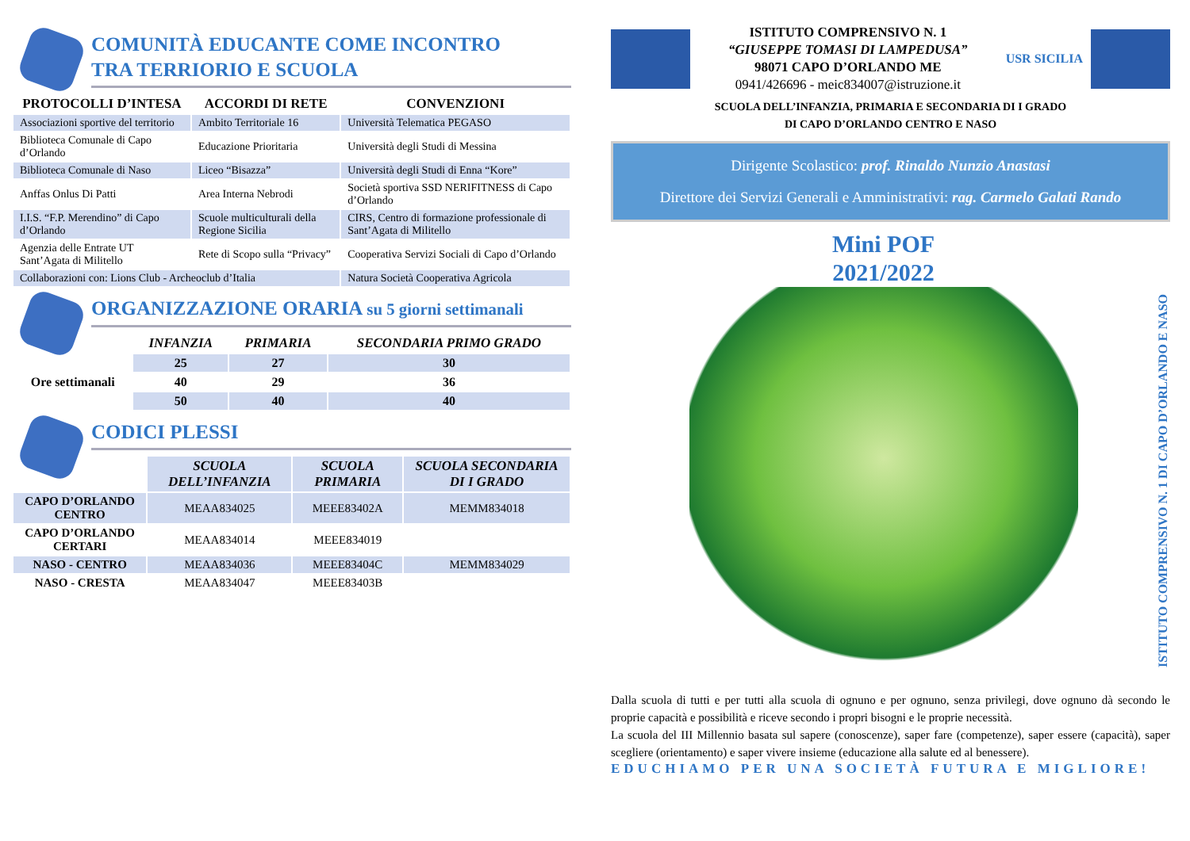COMUNITÀ EDUCANTE COME INCONTRO
TRA TERRIORIO E SCUOLA
| PROTOCOLLI D’INTESA | ACCORDI DI RETE | CONVENZIONI |
| --- | --- | --- |
| Associazioni sportive del territorio | Ambito Territoriale 16 | Università Telematica PEGASO |
| Biblioteca Comunale di Capo d’Orlando | Educazione Prioritaria | Università degli Studi di Messina |
| Biblioteca Comunale di Naso | Liceo “Bisazza” | Università degli Studi di Enna “Kore” |
| Anffas Onlus Di Patti | Area Interna Nebrodi | Società sportiva SSD NERIFITNESS di Capo d’Orlando |
| I.I.S. “F.P. Merendino” di Capo d’Orlando | Scuole multiculturali della Regione Sicilia | CIRS, Centro di formazione professionale di Sant’Agata di Militello |
| Agenzia delle Entrate UT Sant’Agata di Militello | Rete di Scopo sulla “Privacy” | Cooperativa Servizi Sociali di Capo d’Orlando |
| Collaborazioni con: Lions Club - Archeoclub d’Italia | | Natura Società Cooperativa Agricola |
ORGANIZZAZIONE ORARIA su 5 giorni settimanali
| | INFANZIA | PRIMARIA | SECONDARIA PRIMO GRADO |
| Ore settimanali | 25 | 27 | 30 |
| | 40 | 29 | 36 |
| | 50 | 40 | 40 |
CODICI PLESSI
| | SCUOLA DELL’INFANZIA | SCUOLA PRIMARIA | SCUOLA SECONDARIA DI I GRADO |
| CAPO D’ORLANDO CENTRO | MEAA834025 | MEEE83402A | MEMM834018 |
| CAPO D’ORLANDO CERTARI | MEAA834014 | MEEE834019 | |
| NASO - CENTRO | MEAA834036 | MEEE83404C | MEMM834029 |
| NASO - CRESTA | MEAA834047 | MEEE83403B | |
ISTITUTO COMPRENSIVO N. 1
“GIUSEPPE TOMASI DI LAMPEDUSA”
98071 CAPO D’ORLANDO ME
0941/426696 - meic834007@istruzione.it
USR SICILIA
SCUOLA DELL’INFANZIA, PRIMARIA E SECONDARIA DI I GRADO
DI CAPO D’ORLANDO CENTRO E NASO
Dirigente Scolastico: prof. Rinaldo Nunzio Anastasi
Direttore dei Servizi Generali e Amministrativi: rag. Carmelo Galati Rando
Mini POF
2021/2022
ISTITUTO COMPRENSIVO N. 1 DI CAPO D’ORLANDO E NASO
Dalla scuola di tutti e per tutti alla scuola di ognuno e per ognuno, senza privilegi, dove ognuno dà secondo le proprie capacità e possibilità e riceve secondo i propri bisogni e le proprie necessità.
La scuola del III Millennio basata sul sapere (conoscenze), saper fare (competenze), saper essere (capacità), saper scegliere (orientamento) e saper vivere insieme (educazione alla salute ed al benessere).
EDUCHIAMO PER UNA SOCIETÀ FUTURA E MIGLIORE!